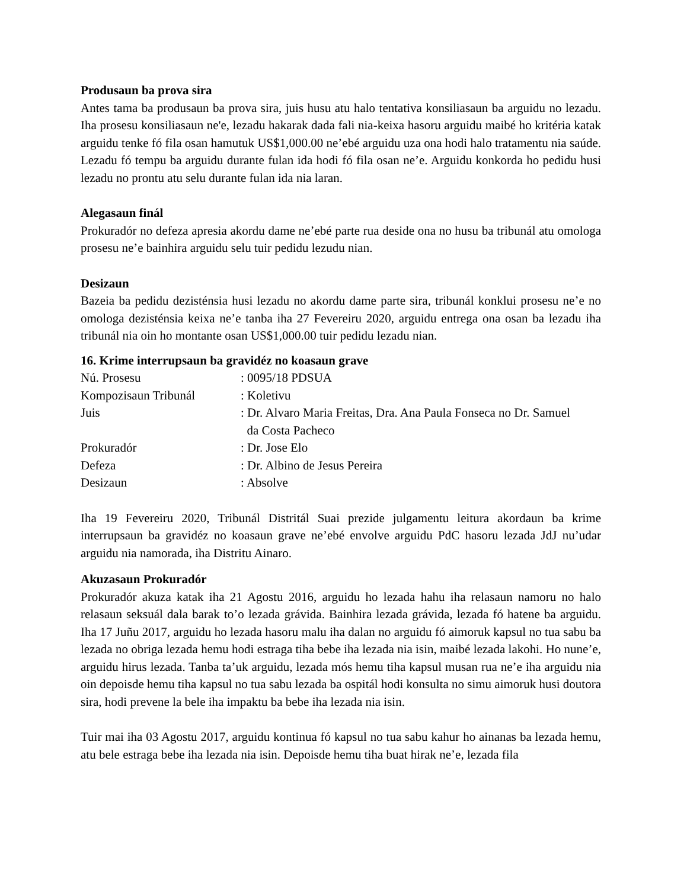Produsaun ba prova sira
Antes tama ba produsaun ba prova sira, juis husu atu halo tentativa konsiliasaun ba arguidu no lezadu. Iha prosesu konsiliasaun ne'e, lezadu hakarak dada fali nia-keixa hasoru arguidu maibé ho kritéria katak arguidu tenke fó fila osan hamutuk US$1,000.00 ne’ebé arguidu uza ona hodi halo tratamentu nia saúde. Lezadu fó tempu ba arguidu durante fulan ida hodi fó fila osan ne’e. Arguidu konkorda ho pedidu husi lezadu no prontu atu selu durante fulan ida nia laran.
Alegasaun finál
Prokuradór no defeza apresia akordu dame ne’ebé parte rua deside ona no husu ba tribunál atu omologa prosesu ne’e bainhira arguidu selu tuir pedidu lezudu nian.
Desizaun
Bazeia ba pedidu dezisténsia husi lezadu no akordu dame parte sira, tribunál konklui prosesu ne’e no omologa dezisténsia keixa ne’e tanba iha 27 Fevereiru 2020, arguidu entrega ona osan ba lezadu iha tribunál nia oin ho montante osan US$1,000.00 tuir pedidu lezadu nian.
16. Krime interrupsaun ba gravidéz no koasaun grave
| Nú. Prosesu | : 0095/18 PDSUA |
| Kompozisaun Tribunál | : Koletivu |
| Juis | : Dr. Alvaro Maria Freitas, Dra. Ana Paula Fonseca no Dr. Samuel da Costa Pacheco |
| Prokuradór | : Dr. Jose Elo |
| Defeza | : Dr. Albino de Jesus Pereira |
| Desizaun | : Absolve |
Iha 19 Fevereiru 2020, Tribunál Distritál Suai prezide julgamentu leitura akordaun ba krime interrupsaun ba gravidéz no koasaun grave ne’ebé envolve arguidu PdC hasoru lezada JdJ nu’udar arguidu nia namorada, iha Distritu Ainaro.
Akuzasaun Prokuradór
Prokuradór akuza katak iha 21 Agostu 2016, arguidu ho lezada hahu iha relasaun namoru no halo relasaun seksuál dala barak to’o lezada grávida. Bainhira lezada grávida, lezada fó hatene ba arguidu. Iha 17 Juñu 2017, arguidu ho lezada hasoru malu iha dalan no arguidu fó aimoruk kapsul no tua sabu ba lezada no obriga lezada hemu hodi estraga tiha bebe iha lezada nia isin, maibé lezada lakohi. Ho nune’e, arguidu hirus lezada. Tanba ta’uk arguidu, lezada mós hemu tiha kapsul musan rua ne’e iha arguidu nia oin depoisde hemu tiha kapsul no tua sabu lezada ba ospitál hodi konsulta no simu aimoruk husi doutora sira, hodi prevene la bele iha impaktu ba bebe iha lezada nia isin.
Tuir mai iha 03 Agostu 2017, arguidu kontinua fó kapsul no tua sabu kahur ho ainanas ba lezada hemu, atu bele estraga bebe iha lezada nia isin. Depoisde hemu tiha buat hirak ne’e, lezada fila